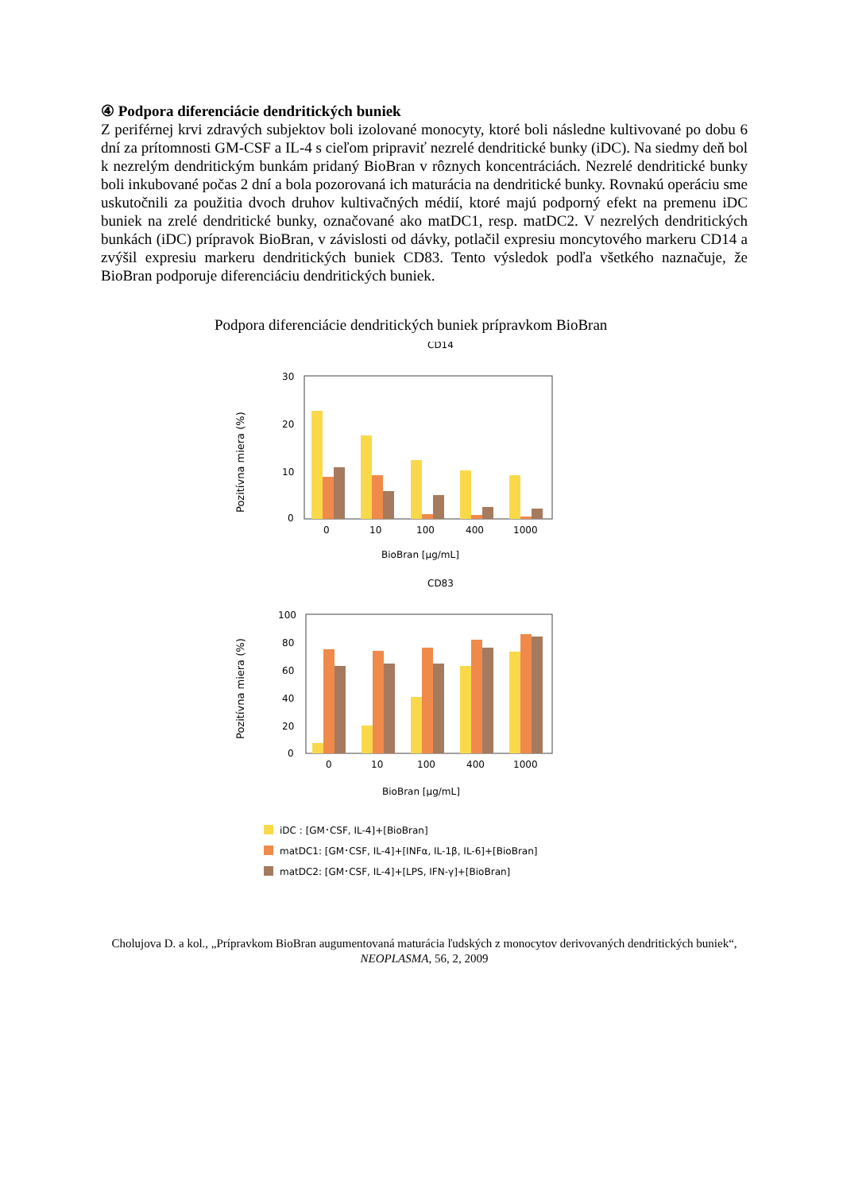④ Podpora diferenciácie dendritických buniek
Z periférnej krvi zdravých subjektov boli izolované monocyty, ktoré boli následne kultivované po dobu 6 dní za prítomnosti GM-CSF a IL-4 s cieľom pripraviť nezrelé dendritické bunky (iDC). Na siedmy deň bol k nezrelým dendritickým bunkám pridaný BioBran v rôznych koncentráciách. Nezrelé dendritické bunky boli inkubované počas 2 dní a bola pozorovaná ich maturácia na dendritické bunky. Rovnakú operáciu sme uskutočnili za použitia dvoch druhov kultivačných médií, ktoré majú podporný efekt na premenu iDC buniek na zrelé dendritické bunky, označované ako matDC1, resp. matDC2. V nezrelých dendritických bunkách (iDC) prípravok BioBran, v závislosti od dávky, potlačil expresiu moncytového markeru CD14 a zvýšil expresiu markeru dendritických buniek CD83. Tento výsledok podľa všetkého naznačuje, že BioBran podporuje diferenciáciu dendritických buniek.
Podpora diferenciácie dendritických buniek prípravkom BioBran
CD14
Pozitívna miera (%)
30
20
10
0
0
10
100
400
1000
BioBran [μg/mL]
CD83
Pozitívna miera (%)
100
80
60
40
20
0
0
10
100
400
1000
BioBran [μg/mL]
iDC : [GM･CSF, IL-4]+[BioBran]
matDC1: [GM･CSF, IL-4]+[INFα, IL-1β, IL-6]+[BioBran]
matDC2: [GM･CSF, IL-4]+[LPS, IFN-γ]+[BioBran]
Cholujova D. a kol., „Prípravkom BioBran augumentovaná maturácia ľudských z monocytov derivovaných dendritických buniek“, NEOPLASMA, 56, 2, 2009